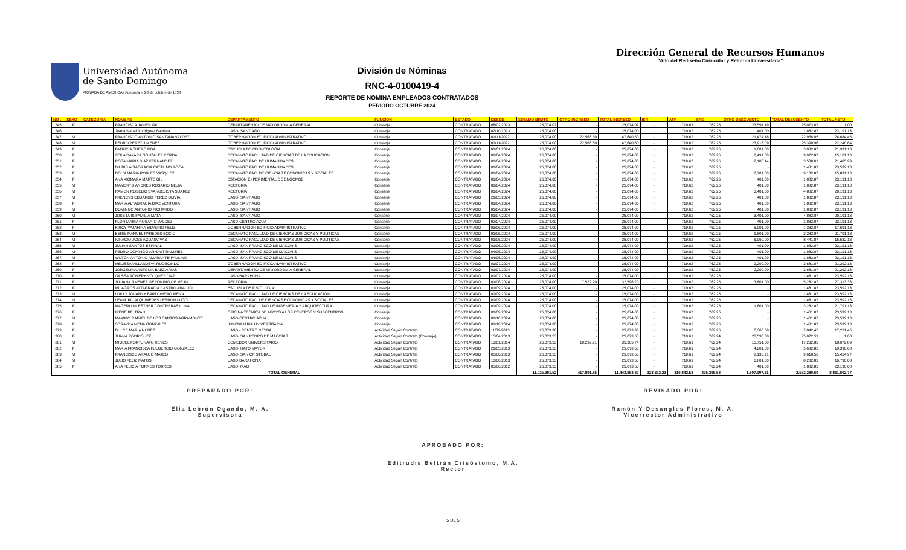Universidad Autónoma
de Santo Domingo
PRIMADA DE AMERICA / Fundada el 28 de octubre de 1538
División de Nóminas
RNC-4-0100419-4
REPORTE DE NOMINA EMPLEADOS CONTRATADOS
PERIODO OCTUBRE 2024
Dirección General de Recursos Humanos
"Año del Rediseño Curricular y Reforma Universitaria"
| NO . | SEXO | CATEGORIA | NOMBRE | DEPARTAMENTO | FUNCION | ESTADO | DESDE | SUELDO BRUTO | OTRO INGRESO | TOTAL INGRESO | ISR | AFP | SFS | OTRO DESCUENTO | TOTAL DESCUENTO | TOTAL NETO |
| --- | --- | --- | --- | --- | --- | --- | --- | --- | --- | --- | --- | --- | --- | --- | --- | --- |
| 245 | F | | FRANCISCA JAVIER GIL | DEPARTAMENTO DE MAYORDOMIA GENERAL | Conserje | CONTRATADO | 08/02/2023 | 25,074.07 | - | 25,074.07 | - | 719.63 | 762.25 | 23,591.19 | 25,073.07 | 1.00 |
| 246 | | | Juana Isabel Rodríguez Bautista | UASD- SANTIAGO | Conserje | CONTRATADO | 02/10/2023 | 25,074.00 | - | 25,074.00 | - | 719.62 | 762.25 | 401.00 | 1,882.87 | 23,191.13 |
| 247 | M | | FRANCISCO ANTONIO SANTANA VALDEZ | GOBERNACION EDIFICIO ADMINISTRATIVO | Conserje | CONTRATADO | 01/11/2022 | 25,074.00 | 22,566.50 | 47,640.50 | - | 719.62 | 762.25 | 21,474.18 | 22,956.05 | 24,684.45 |
| 248 | M | | PEDRO PEREZ JIMENEZ | GOBERNACION EDIFICIO ADMINISTRATIVO | Conserje | CONTRATADO | 01/11/2022 | 25,074.00 | 22,566.60 | 47,640.60 | - | 719.62 | 762.25 | 23,918.09 | 25,399.96 | 22,240.64 |
| 249 | F | | PATRICIA SUERO ROA | ESCUELA DE ODONTOLOGIA | Conserje | CONTRATADO | 01/01/2024 | 25,074.00 | - | 25,074.00 | - | 719.62 | 762.25 | 1,601.00 | 3,082.87 | 21,991.13 |
| 250 | F | | ZEILA DAYARA GONZALEZ CERDA | DECANATO FACULTAD DE CIENCIAS DE LA EDUCACION | Conserje | CONTRATADO | 01/04/2024 | 25,074.00 | - | 25,074.00 | - | 719.62 | 762.25 | 8,491.00 | 9,972.87 | 15,101.13 |
| 251 | F | | ROSA MARIA DIAZ FERNANDEZ | DECANATO FAC. DE HUMANIDADES | Conserje | CONTRATADO | 01/04/2024 | 25,074.00 | - | 25,074.00 | - | 719.62 | 762.25 | 2,106.14 | 3,588.01 | 21,485.99 |
| 252 | F | | DIURIS ALTAGRACIA CATALINO ROCA | DECANATO FAC. DE HUMANIDADES | Conserje | CONTRATADO | 01/04/2024 | 25,074.00 | - | 25,074.00 | - | 719.62 | 762.25 | - | 1,481.87 | 23,592.13 |
| 253 | F | | DELBI MARIA ROBLES VASQUEZ | DECANATO FAC. DE CIENCIAS ECONOMICAS Y SOCIALES | Conserje | CONTRATADO | 01/04/2024 | 25,074.00 | - | 25,074.00 | - | 719.62 | 762.25 | 7,701.00 | 9,182.87 | 15,891.13 |
| 254 | F | | ANA XIOMARA MARTE GIL | ESTACION EXPERIMENTAL DE ENGOMBE | Conserje | CONTRATADO | 01/04/2024 | 25,074.00 | - | 25,074.00 | - | 719.62 | 762.25 | 401.00 | 1,882.87 | 23,191.13 |
| 255 | M | | MAMERTO ANDRES ROSARIO MEJIA | RECTORIA | Conserje | CONTRATADO | 01/04/2024 | 25,074.00 | - | 25,074.00 | - | 719.62 | 762.25 | 401.00 | 1,882.87 | 23,191.13 |
| 256 | M | | RAMON ROSELIO EVANGELISTA SUAREZ | RECTORIA | Conserje | CONTRATADO | 01/04/2024 | 25,074.00 | - | 25,074.00 | - | 719.62 | 762.25 | 3,401.00 | 4,882.87 | 20,191.13 |
| 257 | M | | FRENCYS EDUARDO PEREZ OLIVIA | UASD- SANTIAGO | Conserje | CONTRATADO | 21/05/2024 | 25,074.00 | - | 25,074.00 | - | 719.62 | 762.25 | 401.00 | 1,882.87 | 23,191.13 |
| 258 | F | | MARIA ALTAGRACIA DIAZ VENTURA | UASD- SANTIAGO | Conserje | CONTRATADO | 01/04/2024 | 25,074.00 | - | 25,074.00 | - | 719.62 | 762.25 | 401.00 | 1,882.87 | 23,191.13 |
| 259 | M | | DOMINGO ANTONIO PICHARDO | UASD- SANTIAGO | Conserje | CONTRATADO | 01/04/2024 | 25,074.00 | - | 25,074.00 | - | 719.62 | 762.25 | 401.00 | 1,882.87 | 23,191.13 |
| 260 | M | | JOSE LUIS FAMILIA MATA | UASD- SANTIAGO | Conserje | CONTRATADO | 01/04/2024 | 25,074.00 | - | 25,074.00 | - | 719.62 | 762.25 | 3,401.00 | 4,882.87 | 20,191.13 |
| 261 | F | | FLOR MARIA ROSARIO VALDEZ | UASD-CENTRO AZUA | Conserje | CONTRATADO | 02/04/2024 | 25,074.00 | - | 25,074.00 | - | 719.62 | 762.25 | 401.00 | 1,882.87 | 23,191.13 |
| 262 | F | | KIRCY YAJAHIRA SILVERIO FELIZ | GOBERNACION EDIFICIO ADMINISTRATIVO | Conserje | CONTRATADO | 03/06/2024 | 25,074.00 | - | 25,074.00 | - | 719.62 | 762.25 | 5,901.00 | 7,382.87 | 17,691.13 |
| 263 | M | | BERIS MANUEL PAREDES BOCIO | DECANATO FACULTAD DE CIENCIAS JURIDICAS Y POLITICAS | Conserje | CONTRATADO | 01/06/2024 | 25,074.00 | - | 25,074.00 | - | 719.62 | 762.25 | 1,801.00 | 3,282.87 | 21,791.13 |
| 264 | M | | IGNACIO JOSE AGUASVIVAS | DECANATO FACULTAD DE CIENCIAS JURIDICAS Y POLITICAS | Conserje | CONTRATADO | 01/06/2024 | 25,074.00 | - | 25,074.00 | - | 719.62 | 762.25 | 6,960.00 | 8,441.87 | 16,632.13 |
| 265 | M | | JULIAN SANTOS ESPINAL | UASD- SAN FRANCISCO DE MACORIS | Conserje | CONTRATADO | 01/06/2024 | 25,074.00 | - | 25,074.00 | - | 719.62 | 762.25 | 401.00 | 1,882.87 | 23,191.13 |
| 266 | M | | PEDRO DOMINGO ARNAUT RAMIREZ | UASD- SAN FRANCISCO DE MACORIS | Conserje | CONTRATADO | 04/06/2024 | 25,074.00 | - | 25,074.00 | - | 719.62 | 762.25 | 401.00 | 1,882.87 | 23,191.13 |
| 267 | M | | WILTON ANTONIO AMARANTE PAULINO | UASD- SAN FRANCISCO DE MACORIS | Conserje | CONTRATADO | 04/06/2024 | 25,074.00 | - | 25,074.00 | - | 719.62 | 762.25 | 401.00 | 1,882.87 | 23,191.13 |
| 268 | F | | MELISSA VILLANUEVA RUDECINDO | GOBERNACION EDIFICIO ADMINISTRATIVO | Conserje | CONTRATADO | 01/07/2024 | 25,074.00 | - | 25,074.00 | - | 719.62 | 762.25 | 2,200.00 | 3,681.87 | 21,392.13 |
| 269 | F | | JORGELINA ANTONIA BAEZ ARIAS | DEPARTAMENTO DE MAYORDOMIA GENERAL | Conserje | CONTRATADO | 01/07/2024 | 25,074.00 | - | 25,074.00 | - | 719.62 | 762.25 | 2,200.00 | 3,681.87 | 21,392.13 |
| 270 | F | | GILSSA ROMERY VOLQUEZ DIAZ | UASD-BARAHONA | Conserje | CONTRATADO | 01/07/2024 | 25,074.00 | - | 25,074.00 | - | 719.62 | 762.25 | - | 1,481.87 | 23,592.13 |
| 271 | F | | JULIANA JIMENEZ GERONIMO DE MEJIA | RECTORIA | Conserje | CONTRATADO | 01/06/2024 | 25,074.00 | 7,522.20 | 32,596.20 | - | 719.62 | 762.25 | 3,801.00 | 5,282.87 | 27,313.33 |
| 272 | F | | MILAGROS ALTAGRACIA CASTRO ARAUJO | ESCUELA DE FISIOLOGIA | Conserje | CONTRATADO | 01/09/2024 | 25,074.00 | - | 25,074.00 | - | 719.62 | 762.25 | - | 1,481.87 | 23,592.13 |
| 273 | M | | LUILLY JOVANNY BARDOMERO MENA | DECANATO FACULTAD DE CIENCIAS DE LA EDUCACION | Conserje | CONTRATADO | 01/09/2024 | 25,074.00 | - | 25,074.00 | - | 719.62 | 762.25 | - | 1,481.87 | 23,592.13 |
| 274 | M | | LEANDRO ALQUIMEDES LEBRON LUGO | DECANATO FAC. DE CIENCIAS ECONOMICAS Y SOCIALES | Conserje | CONTRATADO | 01/09/2024 | 25,074.00 | - | 25,074.00 | - | 719.62 | 762.25 | - | 1,481.87 | 23,592.13 |
| 275 | F | | MAGERLLIN ESTHER CONTRERAS LUNA | DECANATO FACULTAD DE INGENIERIA Y ARQUITECTURA | Conserje | CONTRATADO | 01/09/2024 | 25,074.00 | - | 25,074.00 | - | 719.62 | 762.25 | 1,801.00 | 3,282.87 | 21,791.13 |
| 276 | F | | IRENE BELTRAN | OFICINA TECNICA DE APOYO A LOS CENTROS Y SUBCENTROS | Conserje | CONTRATADO | 01/09/2024 | 25,074.00 | - | 25,074.00 | - | 719.62 | 762.25 | - | 1,481.87 | 23,592.13 |
| 277 | M | | MAXIMO RAFAEL DE LOS SANTOS AGRAMONTE | UASD-CENTRO AZUA | Conserje | CONTRATADO | 01/10/2024 | 25,074.00 | - | 25,074.00 | - | 719.62 | 762.25 | - | 1,481.87 | 23,592.13 |
| 278 | F | | SORAYDA MENA GONZALEZ | INMOBILIARIA UNIVERSITARIA | Conserje | CONTRATADO | 01/10/2024 | 25,074.00 | - | 25,074.00 | - | 719.62 | 762.25 | - | 1,481.87 | 23,592.13 |
| 279 | F | | DULCE MARIA NUÑEZ | UASD - CENTRO NEYBA | Actividad Según Contrato | CONTRATADO | 11/02/2013 | 25,073.90 | - | 25,073.90 | - | 719.62 | 762.25 | 6,360.58 | 7,842.45 | 17,231.45 |
| 280 | F | | JUANA RODRIGUEZ | UASD- SAN PEDRO DE MACORIS | Actividad Según Contrato (Conserje) | CONTRATADO | 15/04/2013 | 25,073.53 | - | 25,073.53 | - | 719.61 | 762.24 | 23,590.68 | 25,072.53 | 1.00 |
| 281 | M | | MIGUEL FORTUNATO REYES | COMEDOR UNIVERSITARIO | Actividad Según Contrato | CONTRATADO | 13/01/2014 | 25,073.53 | 10,232.21 | 35,305.74 | - | 719.61 | 762.24 | 15,751.00 | 17,232.85 | 18,072.89 |
| 282 | F | | MARIA FRANCISCA FULGENCIO GONZALEZ | UASD- HATO MAYOR | Actividad Según Contrato | CONTRATADO | 21/05/2013 | 25,073.53 | - | 25,073.53 | - | 719.61 | 762.24 | 4,201.00 | 5,682.85 | 19,390.68 |
| 283 | M | | FRANCISCO ARAUJO MATEO | UASD- SAN CRISTOBAL | Actividad Según Contrato | CONTRATADO | 05/06/2013 | 25,073.53 | - | 25,073.53 | - | 719.61 | 762.24 | 8,136.71 | 9,618.56 | 15,454.97 |
| 284 | M | | JULIO FELIZ MATOS | UASD-BARAHONA | Actividad Según Contrato | CONTRATADO | 10/06/2013 | 25,073.53 | - | 25,073.53 | - | 719.61 | 762.24 | 6,801.00 | 8,282.85 | 16,790.68 |
| 285 | F | | ANA FELICIA TORRES TORRES | UASD- MAO | Actividad Según Contrato | CONTRATADO | 05/06/2012 | 25,073.53 | - | 25,073.53 | - | 719.61 | 762.24 | 401.00 | 1,882.85 | 23,190.68 |
| TOTAL GENERAL | | | | | | | | 11,025,991.52 | 417,891.85 | 11,443,883.37 | 323,232.23 | 316,642.53 | 335,398.53 | 1,607,007.31 | 2,582,280.60 | 8,861,602.77 |
PREPARADO POR:
Elia Lebrón Ogando, M. A.
Supervisora
REVISADO POR:
Ramón Y Desangles Flores, M. A.
Vicerrector Administrativo
APROBADO POR:
Editrudis Beltrán Crisóstomo, M.A.
Rector
5 DE 5